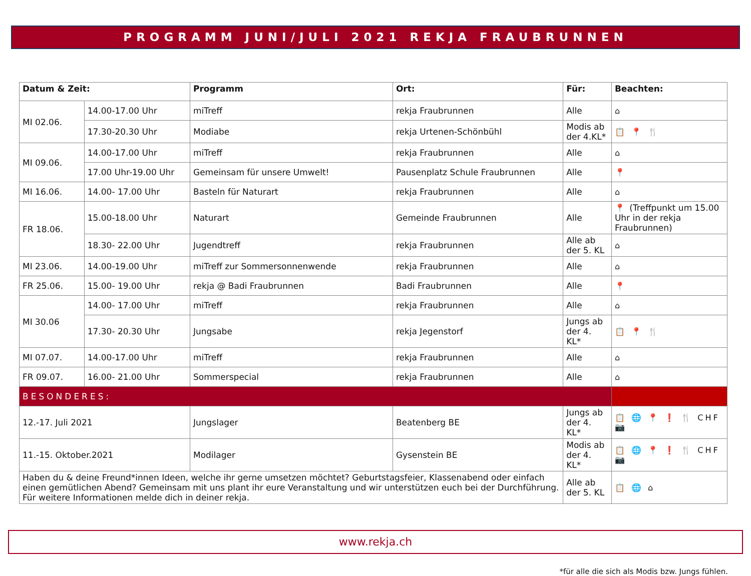PROGRAMM JUNI/JULI 2021 REKJA FRAUBRUNNEN
| Datum & Zeit: | | Programm | Ort: | Für: | Beachten: |
| --- | --- | --- | --- | --- | --- |
| MI 02.06. | 14.00-17.00 Uhr | miTreff | rekja Fraubrunnen | Alle | ⌂ |
| | 17.30-20.30 Uhr | Modiabe | rekja Urtenen-Schönbühl | Modis ab der 4.KL* | 📋 📍 🍴 |
| MI 09.06. | 14.00-17.00 Uhr | miTreff | rekja Fraubrunnen | Alle | ⌂ |
| | 17.00 Uhr-19.00 Uhr | Gemeinsam für unsere Umwelt! | Pausenplatz Schule Fraubrunnen | Alle | 📍 |
| MI 16.06. | 14.00- 17.00 Uhr | Basteln für Naturart | rekja Fraubrunnen | Alle | ⌂ |
| FR 18.06. | 15.00-18.00 Uhr | Naturart | Gemeinde Fraubrunnen | Alle | 📍 (Treffpunkt um 15.00 Uhr in der rekja Fraubrunnen) |
| | 18.30- 22.00 Uhr | Jugendtreff | rekja Fraubrunnen | Alle ab der 5. KL | ⌂ |
| MI 23.06. | 14.00-19.00 Uhr | miTreff zur Sommersonnenwende | rekja Fraubrunnen | Alle | ⌂ |
| FR 25.06. | 15.00- 19.00 Uhr | rekja @ Badi Fraubrunnen | Badi Fraubrunnen | Alle | 📍 |
| MI 30.06 | 14.00- 17.00 Uhr | miTreff | rekja Fraubrunnen | Alle | ⌂ |
| | 17.30- 20.30 Uhr | Jungsabe | rekja Jegenstorf | Jungs ab der 4. KL* | 📋 📍 🍴 |
| MI 07.07. | 14.00-17.00 Uhr | miTreff | rekja Fraubrunnen | Alle | ⌂ |
| FR 09.07. | 16.00- 21.00 Uhr | Sommerspecial | rekja Fraubrunnen | Alle | ⌂ |
| BESONDERES: | | | | | |
| 12.-17. Juli 2021 | | Jungslager | Beatenberg BE | Jungs ab der 4. KL* | 📋 🌐 📍 ❗ 🍴 CHF 📷 |
| 11.-15. Oktober.2021 | | Modilager | Gysenstein BE | Modis ab der 4. KL* | 📋 🌐 📍 ❗ 🍴 CHF 📷 |
| Haben du & deine Freund*innen Ideen, welche ihr gerne umsetzen möchtet? Geburtstagsfeier, Klassenabend oder einfach einen gemütlichen Abend? Gemeinsam mit uns plant ihr eure Veranstaltung und wir unterstützen euch bei der Durchführung. Für weitere Informationen melde dich in deiner rekja. | | | | Alle ab der 5. KL | 📋 🌐 ⌂ |
www.rekja.ch
*für alle die sich als Modis bzw. Jungs fühlen.